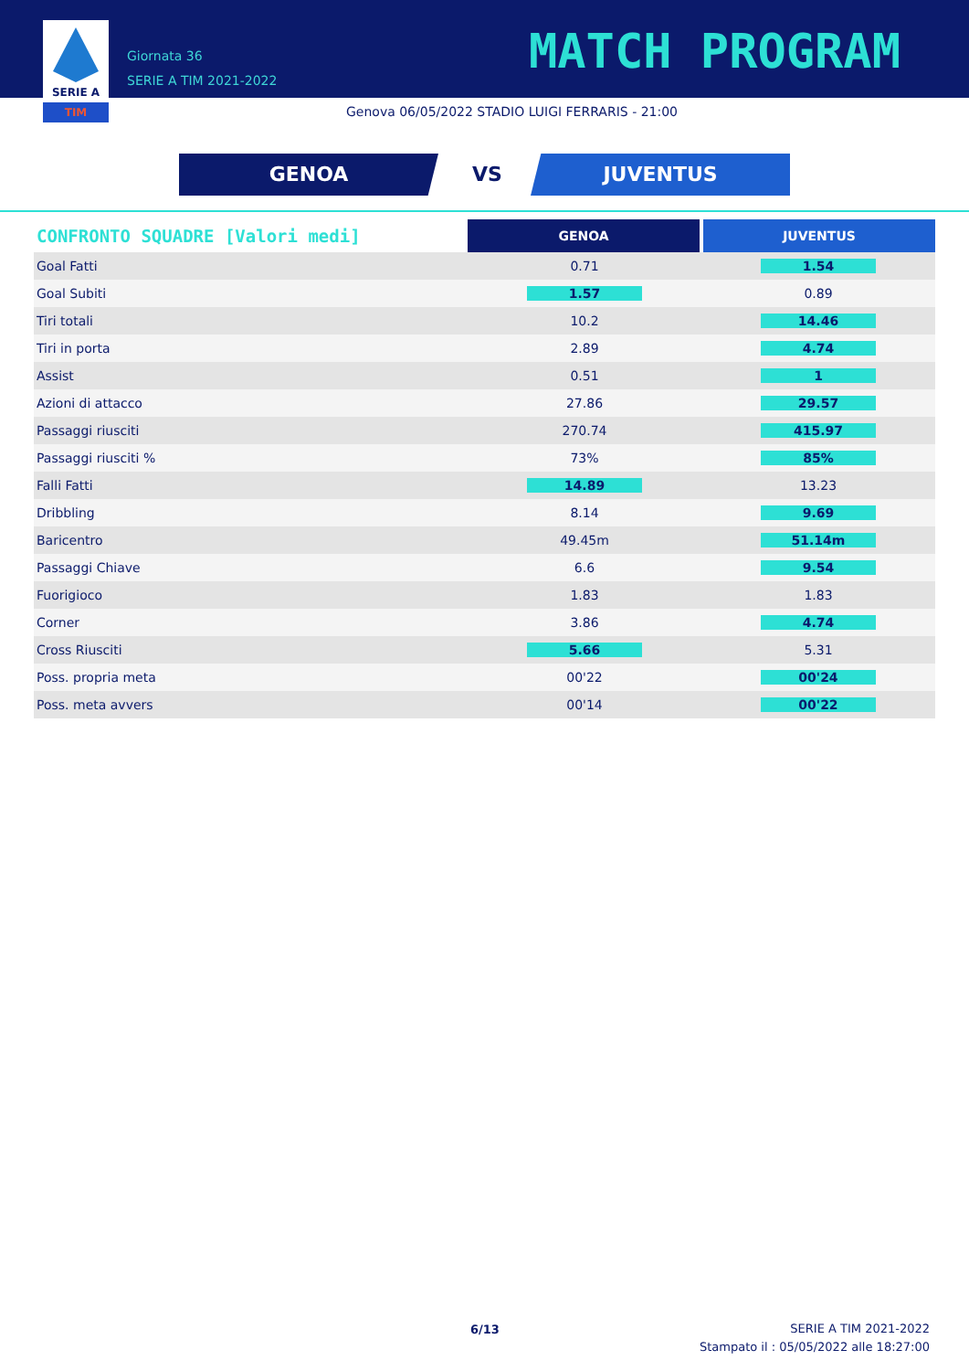SERIE A
TIM
Giornata 36
SERIE A TIM 2021-2022
MATCH PROGRAM
Genova 06/05/2022 STADIO LUIGI FERRARIS - 21:00
GENOA VS JUVENTUS
| CONFRONTO SQUADRE [Valori medi] | GENOA | JUVENTUS |
| --- | --- | --- |
| Goal Fatti | 0.71 | 1.54 |
| Goal Subiti | 1.57 | 0.89 |
| Tiri totali | 10.2 | 14.46 |
| Tiri in porta | 2.89 | 4.74 |
| Assist | 0.51 | 1 |
| Azioni di attacco | 27.86 | 29.57 |
| Passaggi riusciti | 270.74 | 415.97 |
| Passaggi riusciti % | 73% | 85% |
| Falli Fatti | 14.89 | 13.23 |
| Dribbling | 8.14 | 9.69 |
| Baricentro | 49.45m | 51.14m |
| Passaggi Chiave | 6.6 | 9.54 |
| Fuorigioco | 1.83 | 1.83 |
| Corner | 3.86 | 4.74 |
| Cross Riusciti | 5.66 | 5.31 |
| Poss. propria meta | 00'22 | 00'24 |
| Poss. meta avvers | 00'14 | 00'22 |
6/13
SERIE A TIM 2021-2022
Stampato il : 05/05/2022 alle 18:27:00